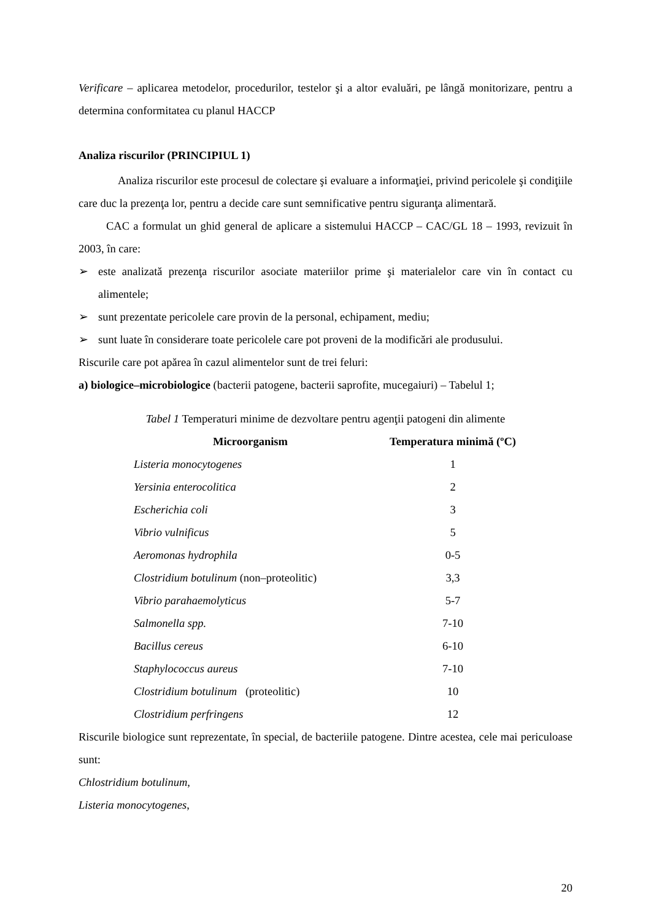Verificare – aplicarea metodelor, procedurilor, testelor şi a altor evaluări, pe lângă monitorizare, pentru a determina conformitatea cu planul HACCP
Analiza riscurilor (PRINCIPIUL 1)
Analiza riscurilor este procesul de colectare şi evaluare a informaţiei, privind pericolele şi condiţiile care duc la prezenţa lor, pentru a decide care sunt semnificative pentru siguranţa alimentară.
CAC a formulat un ghid general de aplicare a sistemului HACCP – CAC/GL 18 – 1993, revizuit în 2003, în care:
➢ este analizată prezenţa riscurilor asociate materiilor prime şi materialelor care vin în contact cu alimentele;
➢ sunt prezentate pericolele care provin de la personal, echipament, mediu;
➢ sunt luate în considerare toate pericolele care pot proveni de la modificări ale produsului.
Riscurile care pot apărea în cazul alimentelor sunt de trei feluri:
a) biologice–microbiologice (bacterii patogene, bacterii saprofite, mucegaiuri) – Tabelul 1;
Tabel 1 Temperaturi minime de dezvoltare pentru agenţii patogeni din alimente
| Microorganism | Temperatura minimă (ºC) |
| --- | --- |
| Listeria monocytogenes | 1 |
| Yersinia enterocolitica | 2 |
| Escherichia coli | 3 |
| Vibrio vulnificus | 5 |
| Aeromonas hydrophila | 0-5 |
| Clostridium botulinum (non–proteolitic) | 3,3 |
| Vibrio parahaemolyticus | 5-7 |
| Salmonella spp. | 7-10 |
| Bacillus cereus | 6-10 |
| Staphylococcus aureus | 7-10 |
| Clostridium botulinum (proteolitic) | 10 |
| Clostridium perfringens | 12 |
Riscurile biologice sunt reprezentate, în special, de bacteriile patogene. Dintre acestea, cele mai periculoase sunt:
Chlostridium botulinum,
Listeria monocytogenes,
20